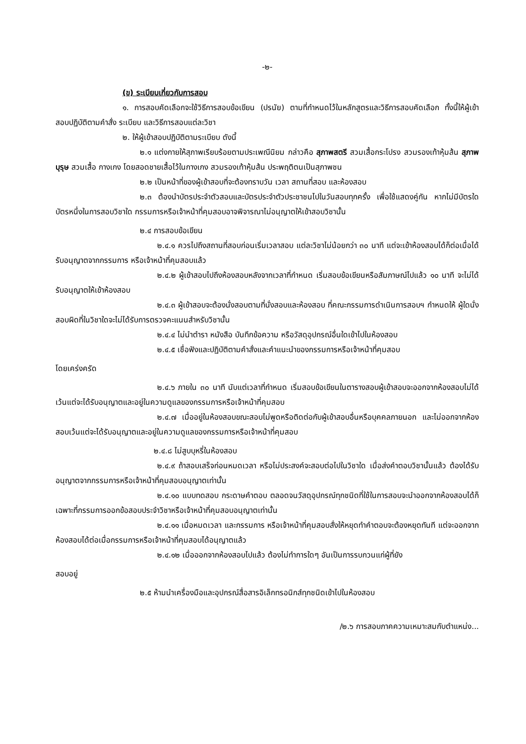-๒-
(ข) ระเบียบเกี่ยวกับการสอบ
๑. การสอบคัดเลือกจะใช้วิธีการสอบข้อเขียน (ปรนัย) ตามที่กำหนดไว้ในหลักสูตรและวิธีการสอบคัดเลือก ทั้งนี้ให้ผู้เข้าสอบปฏิบัติตามคำสั่ง ระเบียบ และวิธีการสอบแต่ละวิชา
๒. ให้ผู้เข้าสอบปฏิบัติตามระเบียบ ดังนี้
๒.๑ แต่งกายให้สุภาพเรียบร้อยตามประเพณีนิยม กล่าวคือ สุภาพสตรี สวมเสื้อกระโปรง สวมรองเท้าหุ้มส้น สุภาพบุรุษ สวมเสื้อ กางเกง โดยสอดชายเสื้อไว้ในกางเกง สวมรองเท้าหุ้มส้น ประพฤติตนเป็นสุภาพชน
๒.๒ เป็นหน้าที่ของผู้เข้าสอบที่จะต้องทราบวัน เวลา สถานที่สอบ และห้องสอบ
๒.๓ ต้องนำบัตรประจำตัวสอบและบัตรประจำตัวประชาชนไปในวันสอบทุกครั้ง เพื่อใช้แสดงคู่กัน หากไม่มีบัตรใดบัตรหนึ่งในการสอบวิชาใด กรรมการหรือเจ้าหน้าที่คุมสอบอาจพิจารณาไม่อนุญาตให้เข้าสอบวิชานั้น
๒.๔ การสอบข้อเขียน
๒.๔.๑ ควรไปถึงสถานที่สอบก่อนเริ่มเวลาสอบ แต่ละวิชาไม่น้อยกว่า ๓๐ นาที แต่จะเข้าห้องสอบได้ก็ต่อเมื่อได้รับอนุญาตจากกรรมการ หรือเจ้าหน้าที่คุมสอบแล้ว
๒.๔.๒ ผู้เข้าสอบไปถึงห้องสอบหลังจากเวลาที่กำหนด เริ่มสอบข้อเขียนหรือสัมภาษณ์ไปแล้ว ๑๐ นาที จะไม่ได้รับอนุญาตให้เข้าห้องสอบ
๒.๔.๓ ผู้เข้าสอบจะต้องนั่งสอบตามที่นั่งสอบและห้องสอบ ที่คณะกรรมการดำเนินการสอบฯ กำหนดให้ ผู้ใดนั่งสอบผิดที่ในวิชาใดจะไม่ได้รับการตรวจคะแนนสำหรับวิชานั้น
๒.๔.๔ ไม่นำตำรา หนังสือ บันทึกข้อความ หรือวัสดุอุปกรณ์อื่นใดเข้าไปในห้องสอบ
๒.๔.๕ เชื่อฟังและปฏิบัติตามคำสั่งและคำแนะนำของกรรมการหรือเจ้าหน้าที่คุมสอบ
โดยเคร่งครัด
๒.๔.๖ ภายใน ๓๐ นาที นับแต่เวลาที่กำหนด เริ่มสอบข้อเขียนในตารางสอบผู้เข้าสอบจะออกจากห้องสอบไม่ได้ เว้นแต่จะได้รับอนุญาตและอยู่ในความดูแลของกรรมการหรือเจ้าหน้าที่คุมสอบ
๒.๔.๗ เมื่ออยู่ในห้องสอบขณะสอบไม่พูดหรือติดต่อกับผู้เข้าสอบอื่นหรือบุคคลภายนอก และไม่ออกจากห้องสอบเว้นแต่จะได้รับอนุญาตและอยู่ในความดูแลของกรรมการหรือเจ้าหน้าที่คุมสอบ
๒.๔.๘ ไม่สูบบุหรี่ในห้องสอบ
๒.๔.๙ ถ้าสอบเสร็จก่อนหมดเวลา หรือไม่ประสงค์จะสอบต่อไปในวิชาใด เมื่อส่งคำตอบวิชานั้นแล้ว ต้องได้รับอนุญาตจากกรรมการหรือเจ้าหน้าที่คุมสอบอนุญาตเท่านั้น
๒.๔.๑๐ แบบทดสอบ กระดาษคำตอบ ตลอดจนวัสดุอุปกรณ์ทุกชนิดที่ใช้ในการสอบจะนำออกจากห้องสอบได้ก็เฉพาะที่กรรมการออกข้อสอบประจำวิชาหรือเจ้าหน้าที่คุมสอบอนุญาตเท่านั้น
๒.๔.๑๑ เมื่อหมดเวลา และกรรมการ หรือเจ้าหน้าที่คุมสอบสั่งให้หยุดทำคำตอบจะต้องหยุดทันที แต่จะออกจากห้องสอบได้ต่อเมื่อกรรมการหรือเจ้าหน้าที่คุมสอบได้อนุญาตแล้ว
๒.๔.๑๒ เมื่อออกจากห้องสอบไปแล้ว ต้องไม่ทำการใดๆ อันเป็นการรบกวนแก่ผู้ที่ยัง
สอบอยู่
๒.๕ ห้ามนำเครื่องมือและอุปกรณ์สื่อสารอิเล็กทรอนิกส์ทุกชนิดเข้าไปในห้องสอบ
/๒.๖ การสอบภาคความเหมาะสมกับตำแหน่ง...